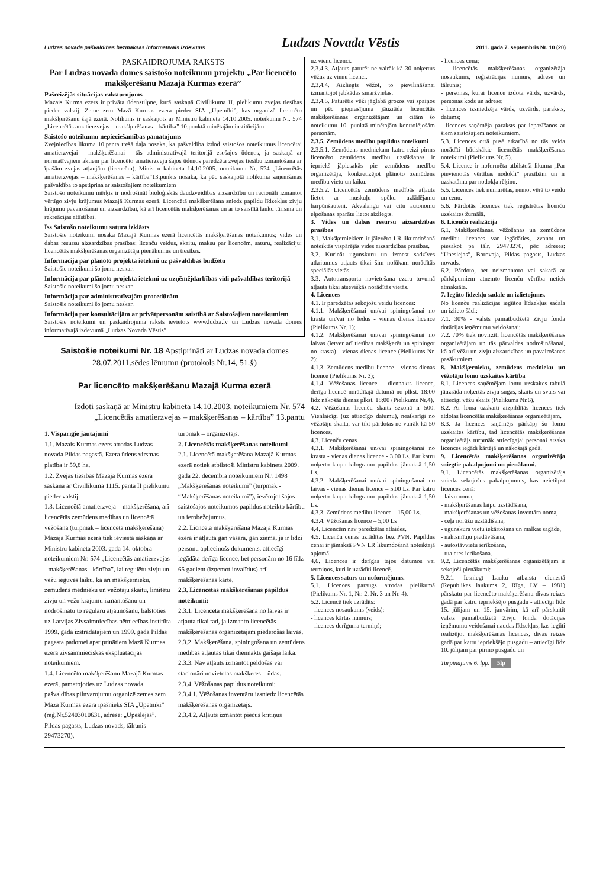Ludzas novada pašvaldības bezmaksas informatīvais izdevums Ludzas Novada Vēstis 2011. gada 7. septembris Nr. 10 (20)
PASKAIDROJUMA RAKSTS
Par Ludzas novada domes saistošo noteikumu projektu „Par licencēto makšķerēšanu Mazajā Kurmas ezerā”
Pašreizējās situācijas raksturojums
Mazais Kurma ezers ir privāta ūdenstilpne, kurā saskaņā Civillikuma II. pielikumu zvejas tiesības pieder valstij. Zeme zem Mazā Kurmas ezera pieder SIA „Upetnīki”, kas organizē licencēto makšķerēšanu šajā ezerā. Nolikums ir saskaņots ar Ministru kabineta 14.10.2005. noteikumu Nr. 574 „Licencētās amatierzvejas – makšķerēšanas – kārtība” 10.punktā minētajām institūcijām.
Saistošo noteikumu nepieciešamības pamatojums
Zvejniecības likuma 10.panta trešā daļa nosaka, ka pašvaldība izdod saistošos noteikumus licencētai amatierzvejai - makšķerēšanai - tās administratīvajā teritorijā esošajos ūdeņos, ja saskaņā ar normatīvajiem aktiem par licencēto amatierzveju šajos ūdeņos paredzēta zvejas tiesību izmantošana ar īpašām zvejas atļaujām (licencēm). Ministru kabineta 14.10.2005. noteikumu Nr. 574 „Licencētās amatierzvejas – makšķerēšanas – kārtība”13.punkts nosaka, ka pēc saskaņotā nolikuma saņemšanas pašvaldība to apstiprina ar saistošajiem noteikumiem
Saistošo noteikumu mērķis ir nodrošināt bioloģiskās daudzveidības aizsardzību un racionāli izmantot vērtīgo zivju krājumus Mazajā Kurmas ezerā. Licencētā makšķerēšana sniedz papildu līdzekļus zivju krājumu pavairošanai un aizsardzībai, kā arī licencētās makšķerēšanas un ar to saistītā lauku tūrisma un rekreācijas attīstībai.
Īss Saistošo noteikumu satura izklāsts
Saistošie noteikumi nosaka Mazajā Kurmas ezerā licencētās makšķerēšanas noteikumus; vides un dabas resursu aizsardzības prasības; licenču veidus, skaitu, maksu par licencēm, saturu, realizāciju; licencētās makšķerēšanas organizētāja pienākumus un tiesības.
Informācija par plānoto projekta ietekmi uz pašvaldības budžetu
Saistošie noteikumi šo jomu neskar.
Informācija par plānoto projekta ietekmi uz uzņēmējdarbības vidi pašvaldības teritorijā
Saistošie noteikumi šo jomu neskar.
Informācija par administratīvajām procedūrām
Saistošie noteikumi šo jomu neskar.
Informācija par konsultācijām ar privātpersonām saistībā ar Saistošajiem noteikumiem
Saistošie noteikumi un paskaidrojuma raksts ievietots www.ludza.lv un Ludzas novada domes informatīvajā izdevumā „Ludzas Novada Vēstis”.
Saistošie noteikumi Nr. 18 Apstiprināti ar Ludzas novada domes 28.07.2011.sēdes lēmumu (protokols Nr.14, 51.§)
Par licencēto makšķerēšanu Mazajā Kurma ezerā
Izdoti saskaņā ar Ministru kabineta 14.10.2003. noteikumiem Nr. 574 „Licencētās amatierzvejas – makšķerēšanas – kārtība” 13.pantu
1. Vispārīgie jautājumi
1.1. Mazais Kurmas ezers atrodas Ludzas novada Pildas pagastā. Ezera ūdens virsmas platība ir 59,8 ha.
1.2. Zvejas tiesības Mazajā Kurmas ezerā saskaņā ar Civillikuma 1115. panta II pielikumu pieder valstij.
1.3. Licencētā amatierzveja – makšķerēšana, arī licencētās zemūdens medības un licencētā vēžošana (turpmāk – licencētā makšķerēšana) Mazajā Kurmas ezerā tiek ieviesta saskaņā ar Ministru kabineta 2003. gada 14. oktobra noteikumiem Nr. 574 „Licencētās amatierzvejas - makšķerēšanas - kārtība”, lai regulētu zivju un vēžu ieguves laiku, kā arī makšķernieku, zemūdens mednieku un vēžotāju skaitu, limitētu zivju un vēžu krājumu izmantošanu un nodrošinātu to regulāru atjaunošanu, balstoties uz Latvijas Zivsaimniecības pētniecības institūta 1999. gadā izstrādātajiem un 1999. gadā Pildas pagasta padomei apstiprinātiem Mazā Kurmas ezera zivsaimnieciskās ekspluatācijas noteikumiem.
1.4. Licencēto makšķerēšanu Mazajā Kurmas ezerā, pamatojoties uz Ludzas novada pašvaldības pilnvarojumu organizē zemes zem Mazā Kurmas ezera īpašnieks SIA „Upetnīki” (reģ.Nr.52403010631, adrese: „Upeslejas”, Pildas pagasts, Ludzas novads, tālrunis 29473270),
turpmāk – organizētājs.
2. Licencētās makšķerēšanas noteikumi
2.1. Licencētā makšķerēšana Mazajā Kurmas ezerā notiek atbilstoši Ministru kabineta 2009. gada 22. decembra noteikumiem Nr. 1498 „Makšķerēšanas noteikumi” (turpmāk - “Makšķerēšanas noteikumi”), ievērojot šajos saistošajos noteikumos papildus noteikto kārtību un ierobežojumus.
2.2. Licncētā makšķerēšana Mazajā Kurmas ezerā ir atļauta gan vasarā, gan ziemā, ja ir līdzi personu apliecinošs dokuments, attiecīgi iegādāta derīga licence, bet personām no 16 līdz 65 gadiem (izņemot invalīdus) arī makšķerēšanas karte.
2.3. Licencētās makšķerēšanas papildus noteikumi:
2.3.1. Licencētā makšķerēšana no laivas ir atļauta tikai tad, ja izmanto licencētās makšķerēšanas organizētājam piederošās laivas.
2.3.2. Makšķerēšana, spiningošana un zemūdens medības atļautas tikai diennakts gaišajā laikā.
2.3.3. Nav atļauts izmantot peldošas vai stacionāri novietotas makšķeres – ūdas.
2.3.4. Vēžošanas papildus noteikumi:
2.3.4.1. Vēžošanas inventāru izsniedz licencētās makšķerēšanas organizētājs.
2.3.4.2. Atļauts izmantot piecus krītiņus
uz vienu licenci.
2.3.4.3. Atļauts paturēt ne vairāk kā 30 noķertus vēžus uz vienu licenci.
2.3.4.4. Aizliegts vēžot, to pievilināšanai izmantojot jebkādas smaržvielas.
2.3.4.5. Paturētie vēži jāglabā grozos vai spaiņos un pēc pieprasījuma jāuzrāda licencētās makšķerēšanas organizētājam un citām šo noteikumu 10. punktā minētajām kontrolējošām personām.
2.3.5. Zemūdens medību papildus noteikumi
2.3.5.1. Zemūdens medniekam katru reizi pirms licencēto zemūdens medību uzsākšanas ir iepriekš jāpiesakās pie zemūdens medību organizētāja, konkretizējot plānoto zemūdens medību vietu un laiku.
2.3.5.2. Licencētās zemūdens medībās atļauts lietot ar muskuļu spēku uzlādējamu harpūnšauteni. Akvalangu vai citu autonomu elpošanas aparātu lietot aizliegts.
3. Vides un dabas resursu aizsardzības prasības
3.1. Makšķerniekiem ir jāievēro LR likumdošanā noteiktās vispārējās vides aizsardzības prasības.
3.2. Kurināt ugunskuru un izmest sadzīves atkritumus atļauts tikai šim nolūkam norādītās speciālās vietās.
3.3. Autotransporta novietošana ezera tuvumā atļauta tikai atsevišķās norādītās vietās.
4. Licences
4.1. Ir paredzētas sekojošu veidu licences:
4.1.1. Makšķerēšanai un/vai spiningošanai no krasta un/vai no ledus - vienas dienas licence (Pielikums Nr. 1);
4.1.2. Makšķerēšanai un/vai spiningošanai no laivas (ietver arī tiesības makšķerēt un spiningot no krasta) - vienas dienas licence (Pielikums Nr. 2);
4.1.3. Zemūdens medību licence - vienas dienas licence (Pielikums Nr. 3);
4.1.4. Vēžošanas licence - diennakts licence, derīga licencē norādītajā datumā no plkst. 18:00 līdz nākošās dienas plkst. 18:00 (Pielikums Nr.4).
4.2. Vēžošanas licenču skaits sezonā ir 500. Vienlaicīgi (uz attiecīgo datumu), neatkarīgi no vēžotāju skaita, var tikt pārdotas ne vairāk kā 50 licences.
4.3. Licenču cenas
4.3.1. Makšķerēšanai un/vai spiningošanai no krasta - vienas dienas licence - 3,00 Ls. Par katru noķerto karpu kilogramu papildus jāmaksā 1,50 Ls.
4.3.2. Makšķerēšanai un/vai spiningošanai no laivas - vienas dienas licence – 5,00 Ls. Par katru noķerto karpu kilogramu papildus jāmaksā 1,50 Ls.
4.3.3. Zemūdens medību licence – 15,00 Ls.
4.3.4. Vēžošanas licence – 5,00 Ls
4.4. Licencēm nav paredzētas atlaides.
4.5. Licenču cenas uzrādītas bez PVN. Papildus cenai ir jāmaksā PVN LR likumdošanā noteiktajā apjomā.
4.6. Licences ir derīgas tajos datumos vai termiņos, kuri ir uzrādīti licencē.
5. Licences saturs un noformējums.
5.1. Licences paraugs atrodas pielikumā (Pielikums Nr. 1, Nr. 2, Nr. 3 un Nr. 4).
5.2. Licencē tiek uzrādīts:
- licences nosaukums (veids);
- licences kārtas numurs;
- licences derīguma termiņš;
- licences cena;
- licencētās makšķerēšanas organizētāja nosaukums, reģistrācijas numurs, adrese un tālrunis;
- personas, kurai licence izdota vārds, uzvārds, personas kods un adrese;
- licences izsniedzēja vārds, uzvārds, paraksts, datums;
- licences saņēmēja paraksts par iepazīšanos ar šiem saistošajiem noteikumiem.
5.3. Licences otrā pusē atkarībā no tās veida norādīti būtiskākie licencētās makšķerēšanas noteikumi (Pielikums Nr. 5).
5.4. Licence ir noformēta atbilstoši likuma „Par pievienotās vērtības nodokli” prasībām un ir uzskatāma par nodokļa rēķinu.
5.5. Licences tiek numurētas, ņemot vērā to veidu un cenu.
5.6. Pārdotās licences tiek reģistrētas licenču uzskaites žurnālā.
6. Licenču realizācija
6.1. Makšķerēšanas, vēžošanas un zemūdens medību licences var iegādāties, zvanot un piesakot pa tālr. 29473270, pēc adreses: “Upeslejas”, Borovaja, Pildas pagasts, Ludzas novads.
6.2. Pārdoto, bet neizmantoto vai sakarā ar pārkāpumiem atņemto licenču vērtība netiek atmaksāta.
7. Iegūto līdzekļu sadale un izlietojums.
No licenču realizācijas iegūtos līdzekļus sadala un izlieto šādi:
7.1. 30% - valsts pamatbudžetā Zivju fonda dotācijas ieņēmumu veidošanai;
7.2. 70% tiek novirzīti licencētās makšķerēšanas organizētājam un tās pārvaldes nodrošināšanai, kā arī vēžu un zivju aizsardzības un pavairošanas pasākumiem.
8. Makšķernieku, zemūdens mednieku un vēžotāju lomu uzskaites kārtība
8.1. Licences saņēmējam lomu uzskaites tabulā jāuzrāda noķertās zivju sugas, skaits un svars vai attiecīgi vēžu skaits (Pielikums Nr.6).
8.2. Ar loma uzskaiti aizpildītās licences tiek atdotas licencētās makšķerēšanas organizētājam.
8.3. Ja licences saņēmējs pārkāpj šo lomu uzskaites kārtību, tad licencētās makšķerēšanas organizētājs turpmāk attiecīgajai personai atsaka licences iegādi kārtējā un nākošajā gadā.
9. Licencētās makšķerēšanas organizētāja sniegtie pakalpojumi un pienākumi.
9.1. Licencētās makšķerēšanas organizētājs sniedz sekojošus pakalpojumus, kas neietilpst licences cenā:
- laivu noma,
- makšķerēšanas laipu uzstādīšana,
- makšķerēšanas un vēžošanas inventāra noma,
- ceļa norāžu uzstādīšana,
- ugunskura vietu iekārtošana un malkas sagāde,
- naktsmītņu piedāvāšana,
- autostāvvietu ierīkošana,
- tualetes ierīkošana.
9.2. Licencētās makšķerēšanas organizētājam ir sekojoši pienākumi:
9.2.1. Iesniegt Lauku atbalsta dienestā (Republikas laukums 2, Rīga, LV – 1981) pārskatu par licencēto makšķerēšanu divas reizes gadā par katru iepriekšējo pusgadu - attiecīgi līdz 15. jūlijam un 15. janvārim, kā arī pārskaitīt valsts pamatbudžetā Zivju fonda dotācijas ieņēmumu veidošanai naudas līdzekļus, kas iegūti realizējot makšķerēšanas licences, divas reizes gadā par katru iepriekšējo pusgadu – attiecīgi līdz 10. jūlijam par pirmo pusgadu un
Turpinājums 6. lpp. 5lp